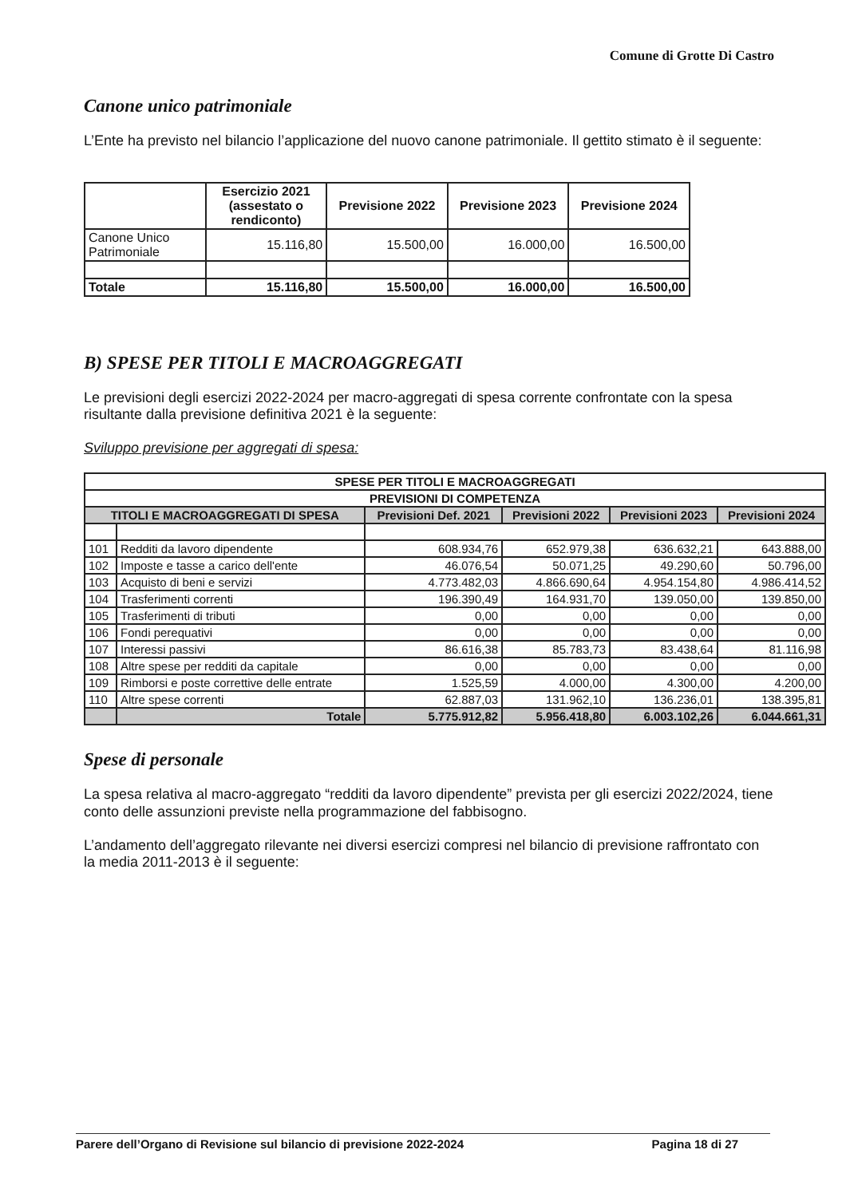Comune di Grotte Di Castro
Canone unico patrimoniale
L’Ente ha previsto nel bilancio l’applicazione del nuovo canone patrimoniale. Il gettito stimato è il seguente:
| | Esercizio 2021 (assestato o rendiconto) | Previsione 2022 | Previsione 2023 | Previsione 2024 |
| --- | --- | --- | --- | --- |
| Canone Unico Patrimoniale | 15.116,80 | 15.500,00 | 16.000,00 | 16.500,00 |
| Totale | 15.116,80 | 15.500,00 | 16.000,00 | 16.500,00 |
B) SPESE PER TITOLI E MACROAGGREGATI
Le previsioni degli esercizi 2022-2024 per macro-aggregati di spesa corrente confrontate con la spesa risultante dalla previsione definitiva 2021 è la seguente:
Sviluppo previsione per aggregati di spesa:
| SPESE PER TITOLI E MACROAGGREGATI | | | | | |
| --- | --- | --- | --- | --- | --- |
| PREVISIONI DI COMPETENZA | | | | | |
| TITOLI E MACROAGGREGATI DI SPESA | | Previsioni Def. 2021 | Previsioni 2022 | Previsioni 2023 | Previsioni 2024 |
| 101 | Redditi da lavoro dipendente | 608.934,76 | 652.979,38 | 636.632,21 | 643.888,00 |
| 102 | Imposte e tasse a carico dell'ente | 46.076,54 | 50.071,25 | 49.290,60 | 50.796,00 |
| 103 | Acquisto di beni e servizi | 4.773.482,03 | 4.866.690,64 | 4.954.154,80 | 4.986.414,52 |
| 104 | Trasferimenti correnti | 196.390,49 | 164.931,70 | 139.050,00 | 139.850,00 |
| 105 | Trasferimenti di tributi | 0,00 | 0,00 | 0,00 | 0,00 |
| 106 | Fondi perequativi | 0,00 | 0,00 | 0,00 | 0,00 |
| 107 | Interessi passivi | 86.616,38 | 85.783,73 | 83.438,64 | 81.116,98 |
| 108 | Altre spese per redditi da capitale | 0,00 | 0,00 | 0,00 | 0,00 |
| 109 | Rimborsi e poste correttive delle entrate | 1.525,59 | 4.000,00 | 4.300,00 | 4.200,00 |
| 110 | Altre spese correnti | 62.887,03 | 131.962,10 | 136.236,01 | 138.395,81 |
| | Totale | 5.775.912,82 | 5.956.418,80 | 6.003.102,26 | 6.044.661,31 |
Spese di personale
La spesa relativa al macro-aggregato “redditi da lavoro dipendente” prevista per gli esercizi 2022/2024, tiene conto delle assunzioni previste nella programmazione del fabbisogno.
L’andamento dell’aggregato rilevante nei diversi esercizi compresi nel bilancio di previsione raffrontato con la media 2011-2013 è il seguente:
Parere dell’Organo di Revisione sul bilancio di previsione 2022-2024 Pagina 18 di 27